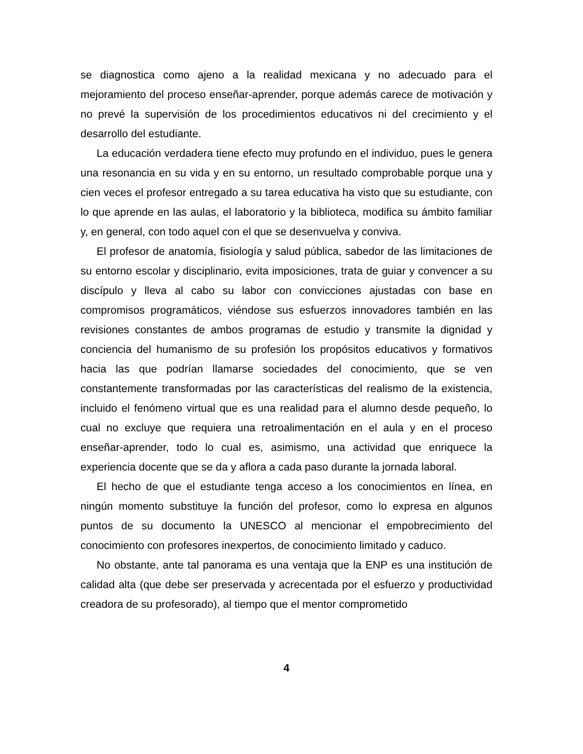se diagnostica como ajeno a la realidad mexicana y no adecuado para el mejoramiento del proceso enseñar-aprender, porque además carece de motivación y no prevé la supervisión de los procedimientos educativos ni del crecimiento y el desarrollo del estudiante.
La educación verdadera tiene efecto muy profundo en el individuo, pues le genera una resonancia en su vida y en su entorno, un resultado comprobable porque una y cien veces el profesor entregado a su tarea educativa ha visto que su estudiante, con lo que aprende en las aulas, el laboratorio y la biblioteca, modifica su ámbito familiar y, en general, con todo aquel con el que se desenvuelva y conviva.
El profesor de anatomía, fisiología y salud pública, sabedor de las limitaciones de su entorno escolar y disciplinario, evita imposiciones, trata de guiar y convencer a su discípulo y lleva al cabo su labor con convicciones ajustadas con base en compromisos programáticos, viéndose sus esfuerzos innovadores también en las revisiones constantes de ambos programas de estudio y transmite la dignidad y conciencia del humanismo de su profesión los propósitos educativos y formativos hacia las que podrían llamarse sociedades del conocimiento, que se ven constantemente transformadas por las características del realismo de la existencia, incluido el fenómeno virtual que es una realidad para el alumno desde pequeño, lo cual no excluye que requiera una retroalimentación en el aula y en el proceso enseñar-aprender, todo lo cual es, asimismo, una actividad que enriquece la experiencia docente que se da y aflora a cada paso durante la jornada laboral.
El hecho de que el estudiante tenga acceso a los conocimientos en línea, en ningún momento substituye la función del profesor, como lo expresa en algunos puntos de su documento la UNESCO al mencionar el empobrecimiento del conocimiento con profesores inexpertos, de conocimiento limitado y caduco.
No obstante, ante tal panorama es una ventaja que la ENP es una institución de calidad alta (que debe ser preservada y acrecentada por el esfuerzo y productividad creadora de su profesorado), al tiempo que el mentor comprometido
4